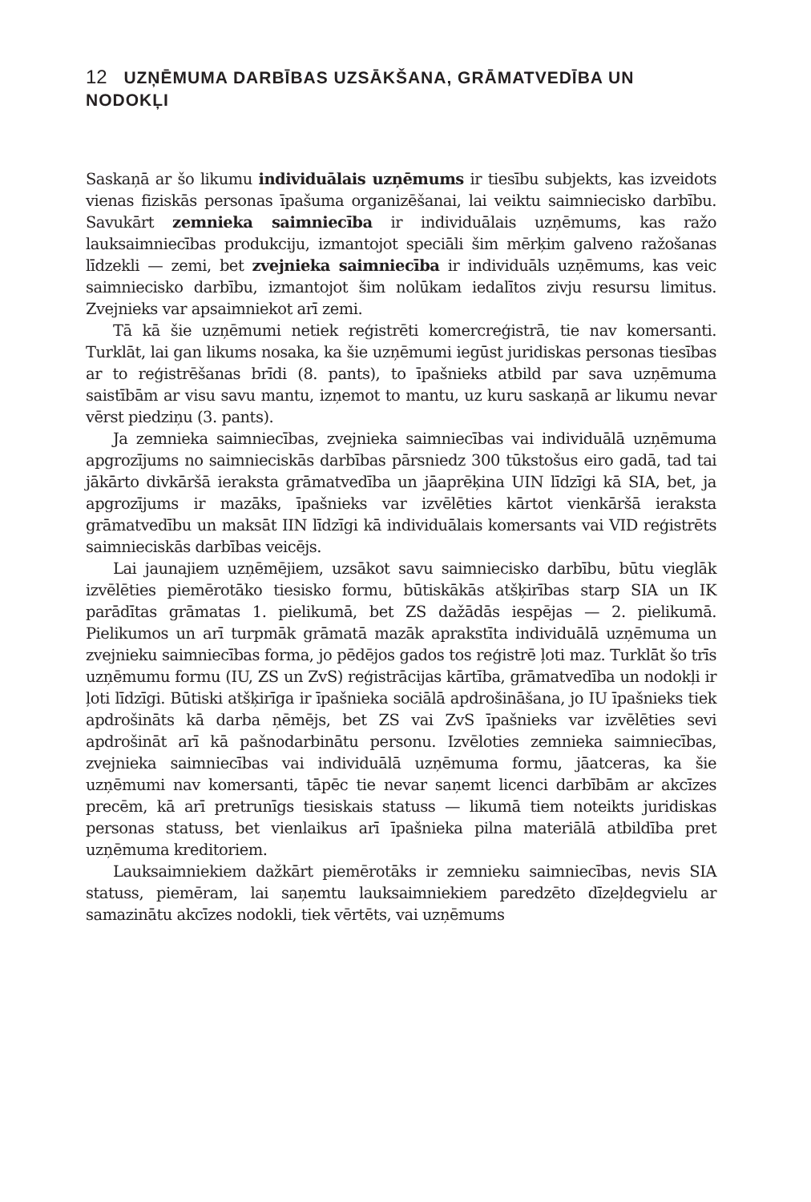12 UZŅĒMUMA DARBĪBAS UZSĀKŠANA, GRĀMATVEDĪBA UN NODOKĻI
Saskaņā ar šo likumu individuālais uzņēmums ir tiesību subjekts, kas izveidots vienas fiziskās personas īpašuma organizēšanai, lai veiktu saimniecisko darbību. Savukārt zemnieka saimniecība ir individuālais uzņēmums, kas ražo lauksaimniecības produkciju, izmantojot speciāli šim mērķim galveno ražošanas līdzekli — zemi, bet zvejnieka saimniecība ir individuāls uzņēmums, kas veic saimniecisko darbību, izmantojot šim nolūkam iedalītos zivju resursu limitus. Zvejnieks var apsaimniekot arī zemi.
Tā kā šie uzņēmumi netiek reģistrēti komercreģistrā, tie nav komersanti. Turklāt, lai gan likums nosaka, ka šie uzņēmumi iegūst juridiskas personas tiesības ar to reģistrēšanas brīdi (8. pants), to īpašnieks atbild par sava uzņēmuma saistībām ar visu savu mantu, izņemot to mantu, uz kuru saskaņā ar likumu nevar vērst piedziņu (3. pants).
Ja zemnieka saimniecības, zvejnieka saimniecības vai individuālā uzņēmuma apgrozījums no saimnieciskās darbības pārsniedz 300 tūkstošus eiro gadā, tad tai jākārto divkāršā ieraksta grāmatvedība un jāaprēķina UIN līdzīgi kā SIA, bet, ja apgrozījums ir mazāks, īpašnieks var izvēlēties kārtot vienkāršā ieraksta grāmatvedību un maksāt IIN līdzīgi kā individuālais komersants vai VID reģistrēts saimnieciskās darbības veicējs.
Lai jaunajiem uzņēmējiem, uzsākot savu saimniecisko darbību, būtu vieglāk izvēlēties piemērotāko tiesisko formu, būtiskākās atšķirības starp SIA un IK parādītas grāmatas 1. pielikumā, bet ZS dažādās iespējas — 2. pielikumā. Pielikumos un arī turpmāk grāmatā mazāk aprakstīta individuālā uzņēmuma un zvejnieku saimniecības forma, jo pēdējos gados tos reģistrē ļoti maz. Turklāt šo trīs uzņēmumu formu (IU, ZS un ZvS) reģistrācijas kārtība, grāmatvedība un nodokļi ir ļoti līdzīgi. Būtiski atšķirīga ir īpašnieka sociālā apdrošināšana, jo IU īpašnieks tiek apdrošināts kā darba ņēmējs, bet ZS vai ZvS īpašnieks var izvēlēties sevi apdrošināt arī kā pašnodarbinātu personu. Izvēloties zemnieka saimniecības, zvejnieka saimniecības vai individuālā uzņēmuma formu, jāatceras, ka šie uzņēmumi nav komersanti, tāpēc tie nevar saņemt licenci darbībām ar akcīzes precēm, kā arī pretrunīgs tiesiskais statuss — likumā tiem noteikts juridiskas personas statuss, bet vienlaikus arī īpašnieka pilna materiālā atbildība pret uzņēmuma kreditoriem.
Lauksaimniekiem dažkārt piemērotāks ir zemnieku saimniecības, nevis SIA statuss, piemēram, lai saņemtu lauksaimniekiem paredzēto dīzeļdegvielu ar samazinātu akcīzes nodokli, tiek vērtēts, vai uzņēmums